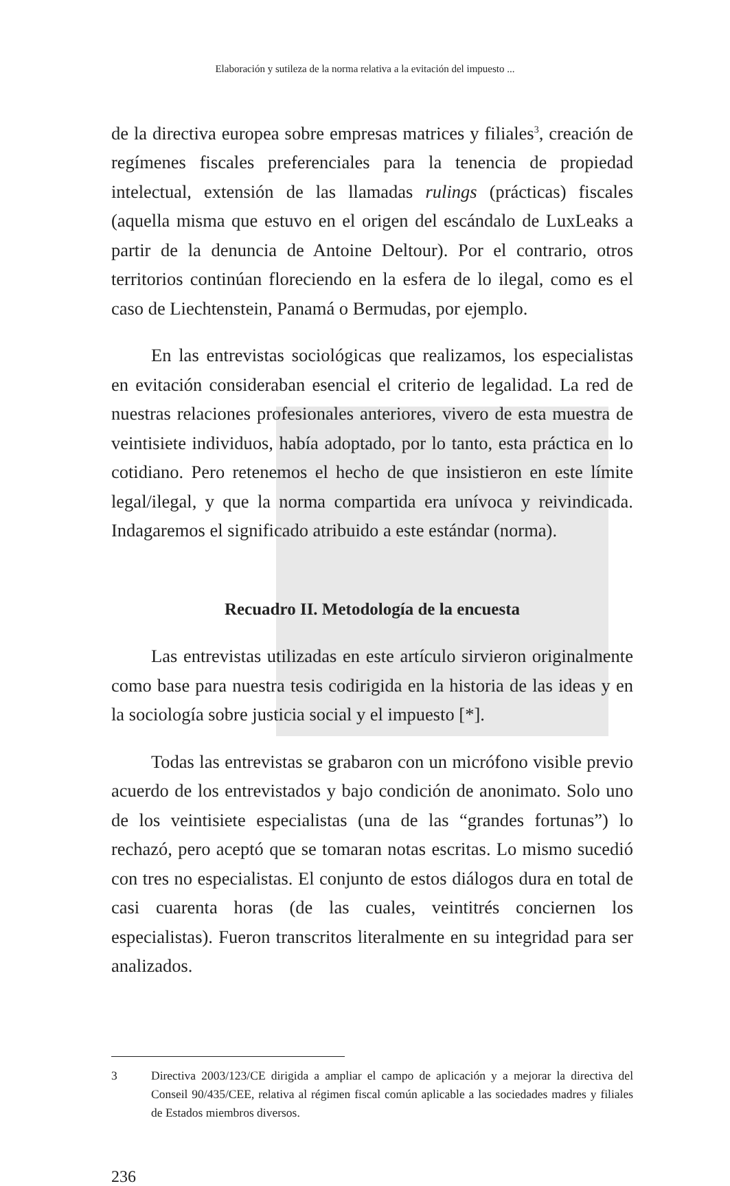Elaboración y sutileza de la norma relativa a la evitación del impuesto ...
de la directiva europea sobre empresas matrices y filiales<sup>3</sup>, creación de regímenes fiscales preferenciales para la tenencia de propiedad intelectual, extensión de las llamadas rulings (prácticas) fiscales (aquella misma que estuvo en el origen del escándalo de LuxLeaks a partir de la denuncia de Antoine Deltour). Por el contrario, otros territorios continúan floreciendo en la esfera de lo ilegal, como es el caso de Liechtenstein, Panamá o Bermudas, por ejemplo.
En las entrevistas sociológicas que realizamos, los especialistas en evitación consideraban esencial el criterio de legalidad. La red de nuestras relaciones profesionales anteriores, vivero de esta muestra de veintisiete individuos, había adoptado, por lo tanto, esta práctica en lo cotidiano. Pero retenemos el hecho de que insistieron en este límite legal/ilegal, y que la norma compartida era unívoca y reivindicada. Indagaremos el significado atribuido a este estándar (norma).
Recuadro II. Metodología de la encuesta
Las entrevistas utilizadas en este artículo sirvieron originalmente como base para nuestra tesis codirigida en la historia de las ideas y en la sociología sobre justicia social y el impuesto [*].
Todas las entrevistas se grabaron con un micrófono visible previo acuerdo de los entrevistados y bajo condición de anonimato. Solo uno de los veintisiete especialistas (una de las “grandes fortunas”) lo rechazó, pero aceptó que se tomaran notas escritas. Lo mismo sucedió con tres no especialistas. El conjunto de estos diálogos dura en total de casi cuarenta horas (de las cuales, veintitrés conciernen los especialistas). Fueron transcritos literalmente en su integridad para ser analizados.
3 Directiva 2003/123/CE dirigida a ampliar el campo de aplicación y a mejorar la directiva del Conseil 90/435/CEE, relativa al régimen fiscal común aplicable a las sociedades madres y filiales de Estados miembros diversos.
236